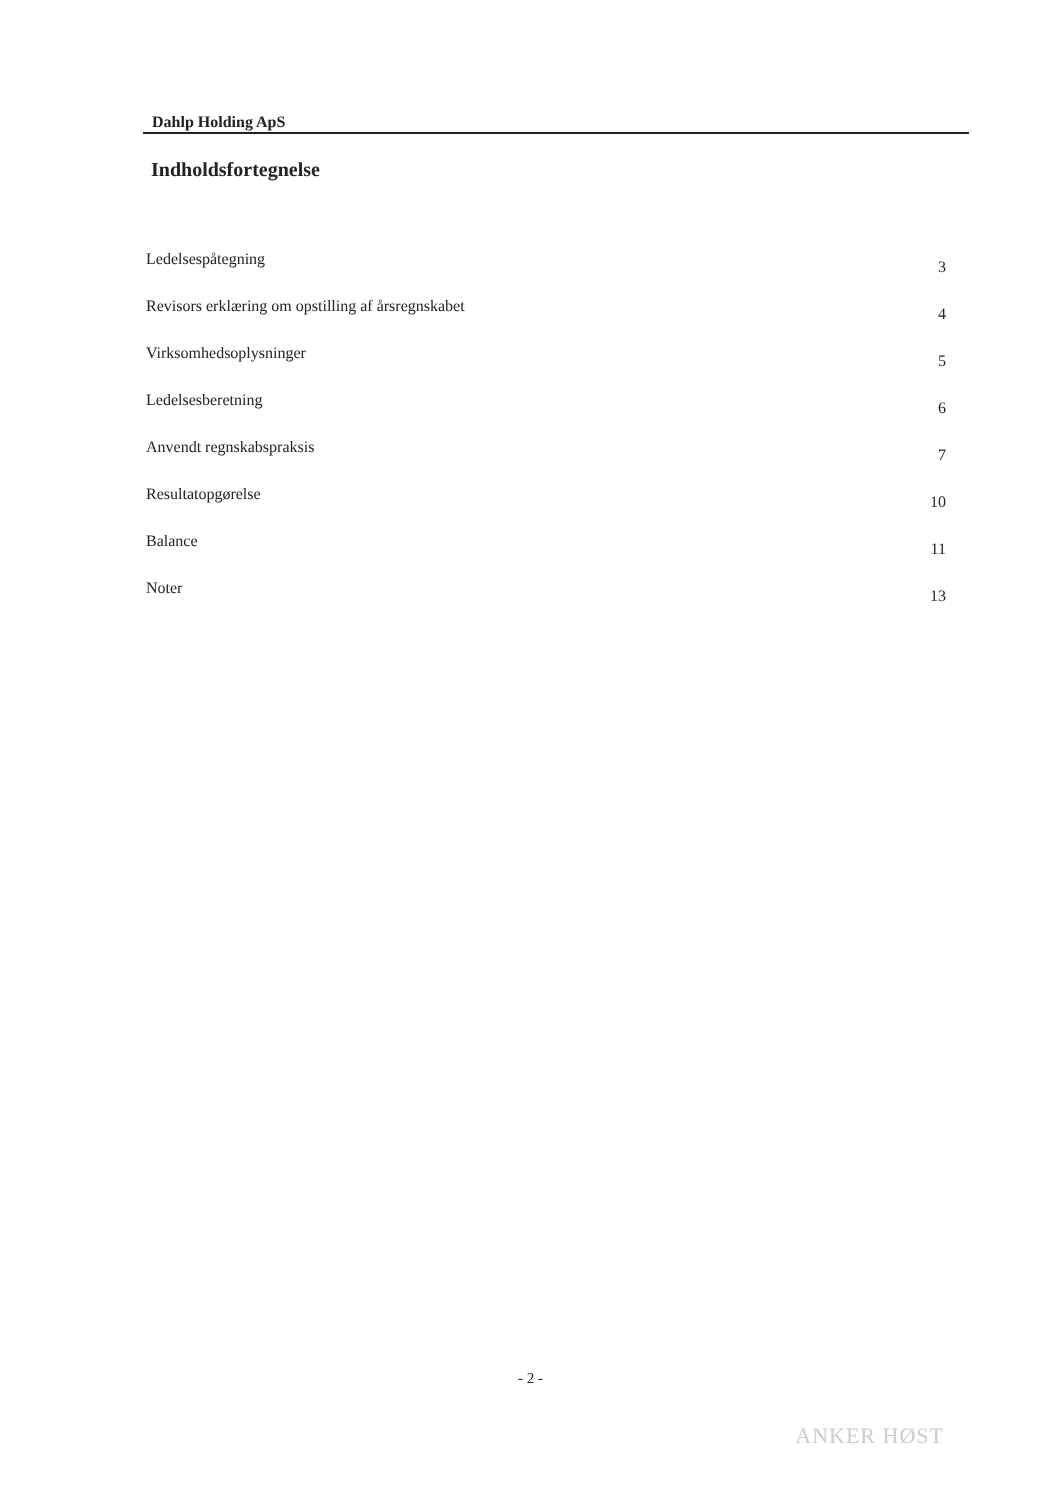Dahlp Holding ApS
Indholdsfortegnelse
| Ledelsespåtegning | 3 |
| Revisors erklæring om opstilling af årsregnskabet | 4 |
| Virksomhedsoplysninger | 5 |
| Ledelsesberetning | 6 |
| Anvendt regnskabspraksis | 7 |
| Resultatopgørelse | 10 |
| Balance | 11 |
| Noter | 13 |
- 2 -
ANKER HØST